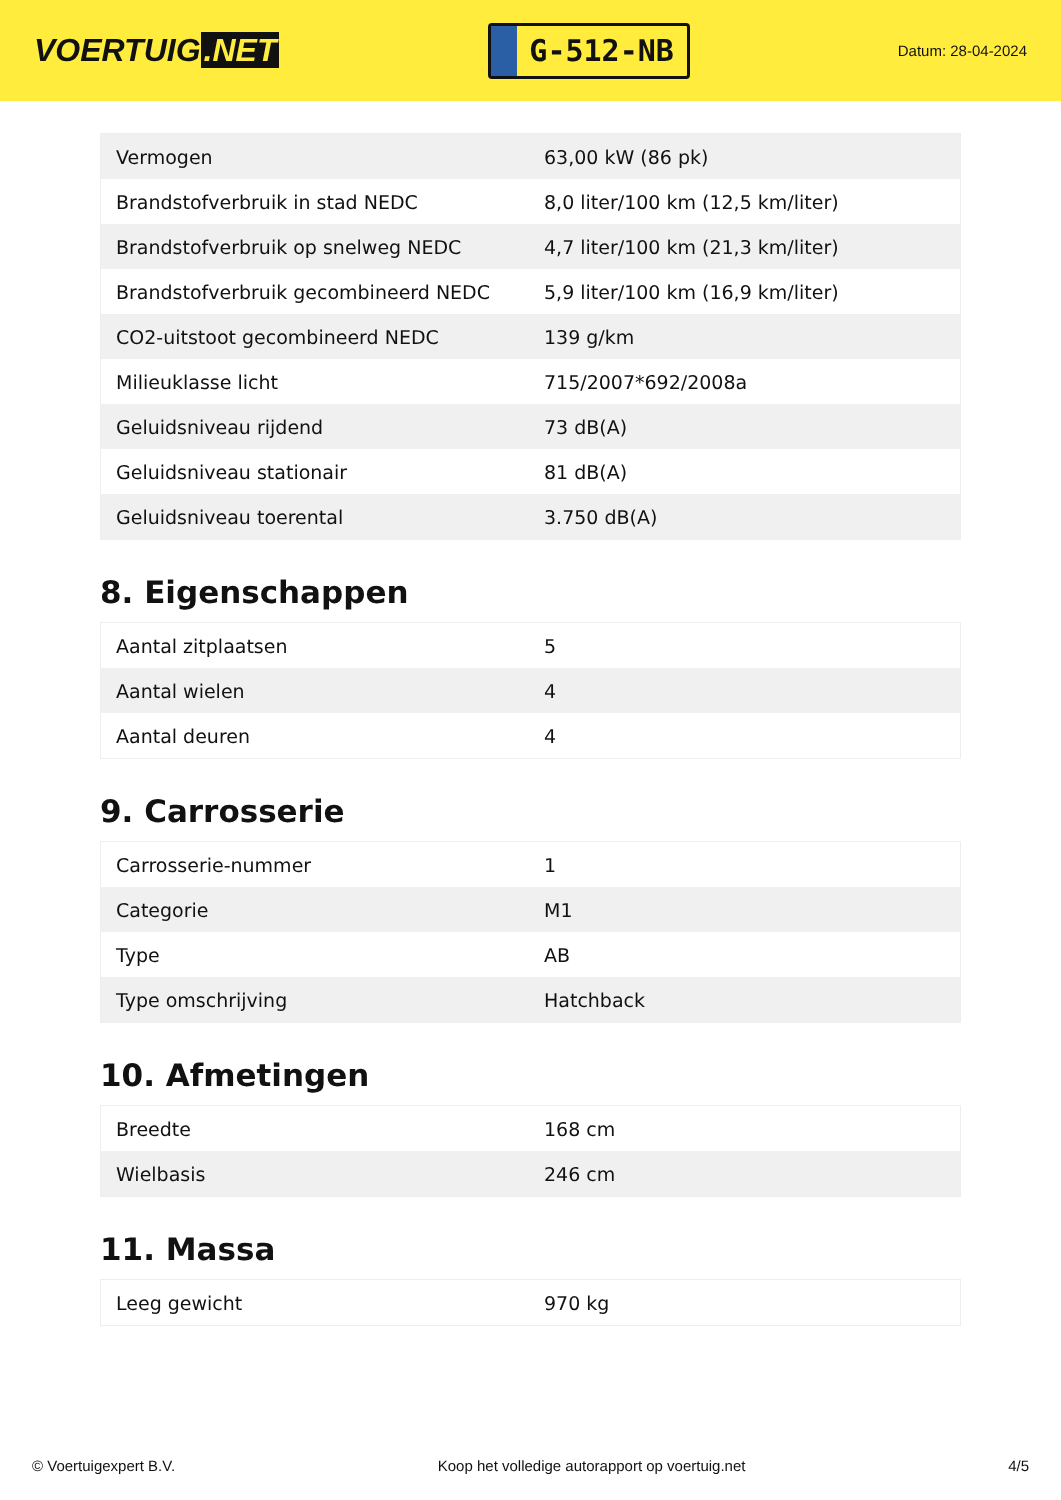VOERTUIG.NET
G-512-NB
Datum: 28-04-2024
| Vermogen | 63,00 kW (86 pk) |
| Brandstofverbruik in stad NEDC | 8,0 liter/100 km (12,5 km/liter) |
| Brandstofverbruik op snelweg NEDC | 4,7 liter/100 km (21,3 km/liter) |
| Brandstofverbruik gecombineerd NEDC | 5,9 liter/100 km (16,9 km/liter) |
| CO2-uitstoot gecombineerd NEDC | 139 g/km |
| Milieuklasse licht | 715/2007*692/2008a |
| Geluidsniveau rijdend | 73 dB(A) |
| Geluidsniveau stationair | 81 dB(A) |
| Geluidsniveau toerental | 3.750 dB(A) |
8. Eigenschappen
| Aantal zitplaatsen | 5 |
| Aantal wielen | 4 |
| Aantal deuren | 4 |
9. Carrosserie
| Carrosserie-nummer | 1 |
| Categorie | M1 |
| Type | AB |
| Type omschrijving | Hatchback |
10. Afmetingen
| Breedte | 168 cm |
| Wielbasis | 246 cm |
11. Massa
| Leeg gewicht | 970 kg |
© Voertuigexpert B.V. Koop het volledige autorapport op voertuig.net 4/5